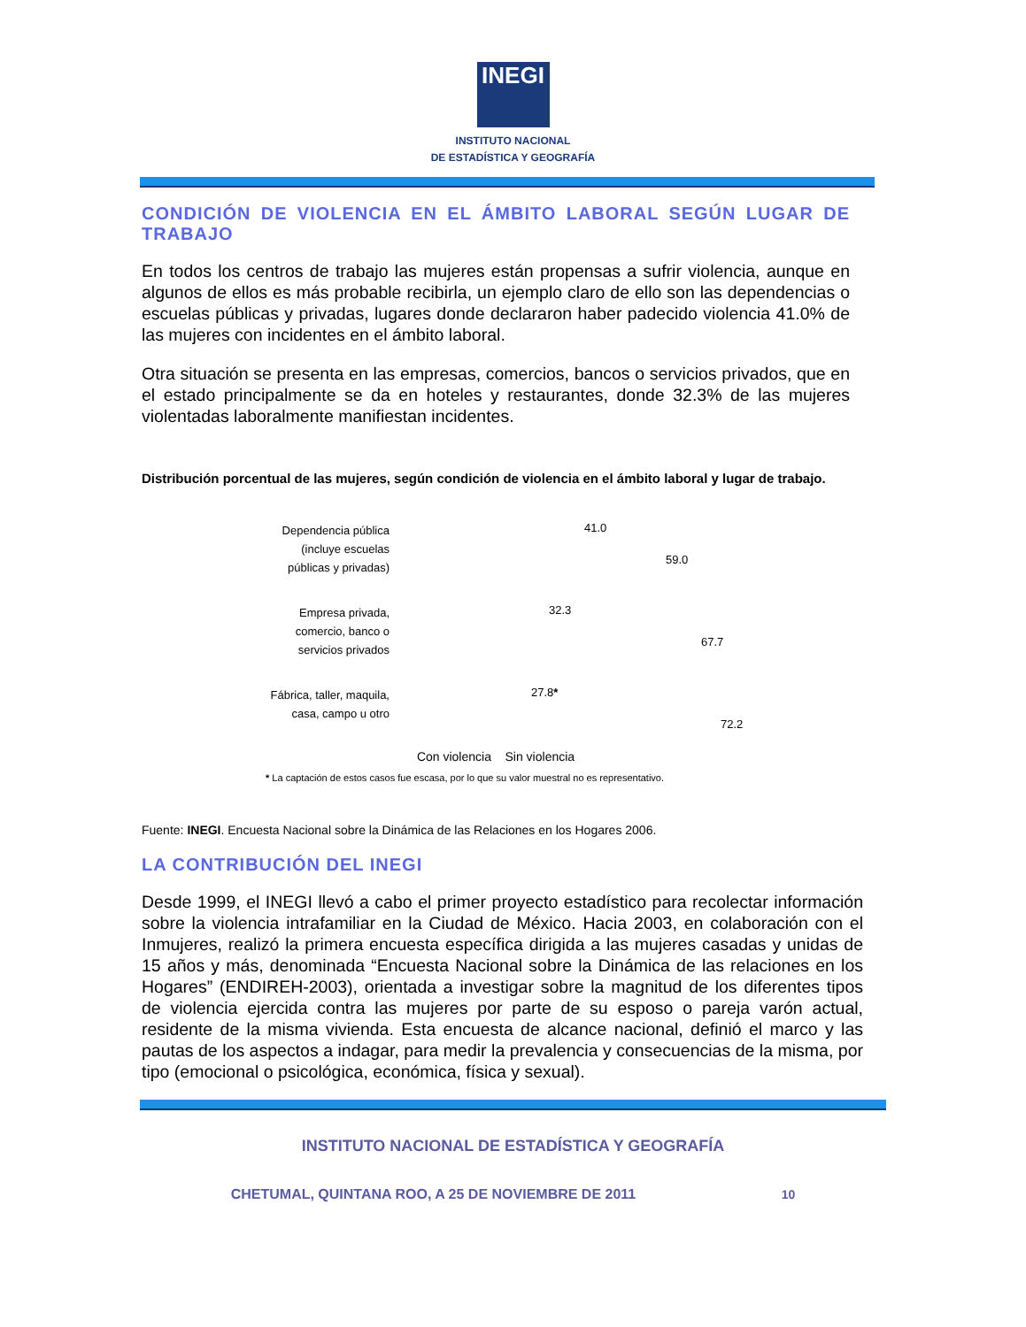INEGI
INSTITUTO NACIONAL
DE ESTADÍSTICA Y GEOGRAFÍA
CONDICIÓN DE VIOLENCIA EN EL ÁMBITO LABORAL SEGÚN LUGAR DE TRABAJO
En todos los centros de trabajo las mujeres están propensas a sufrir violencia, aunque en algunos de ellos es más probable recibirla, un ejemplo claro de ello son las dependencias o escuelas públicas y privadas, lugares donde declararon haber padecido violencia 41.0% de las mujeres con incidentes en el ámbito laboral.
Otra situación se presenta en las empresas, comercios, bancos o servicios privados, que en el estado principalmente se da en hoteles y restaurantes, donde 32.3% de las mujeres violentadas laboralmente manifiestan incidentes.
Distribución porcentual de las mujeres, según condición de violencia en el ámbito laboral y lugar de trabajo.
Dependencia pública (incluye escuelas públicas y privadas)
41.0
59.0
Empresa privada, comercio, banco o servicios privados
32.3
67.7
Fábrica, taller, maquila, casa, campo u otro
27.8*
72.2
Con violencia Sin violencia
* La captación de estos casos fue escasa, por lo que su valor muestral no es representativo.
Fuente: INEGI. Encuesta Nacional sobre la Dinámica de las Relaciones en los Hogares 2006.
LA CONTRIBUCIÓN DEL INEGI
Desde 1999, el INEGI llevó a cabo el primer proyecto estadístico para recolectar información sobre la violencia intrafamiliar en la Ciudad de México. Hacia 2003, en colaboración con el Inmujeres, realizó la primera encuesta específica dirigida a las mujeres casadas y unidas de 15 años y más, denominada “Encuesta Nacional sobre la Dinámica de las relaciones en los Hogares” (ENDIREH-2003), orientada a investigar sobre la magnitud de los diferentes tipos de violencia ejercida contra las mujeres por parte de su esposo o pareja varón actual, residente de la misma vivienda. Esta encuesta de alcance nacional, definió el marco y las pautas de los aspectos a indagar, para medir la prevalencia y consecuencias de la misma, por tipo (emocional o psicológica, económica, física y sexual).
INSTITUTO NACIONAL DE ESTADÍSTICA Y GEOGRAFÍA
CHETUMAL, QUINTANA ROO, A 25 DE NOVIEMBRE DE 2011 10